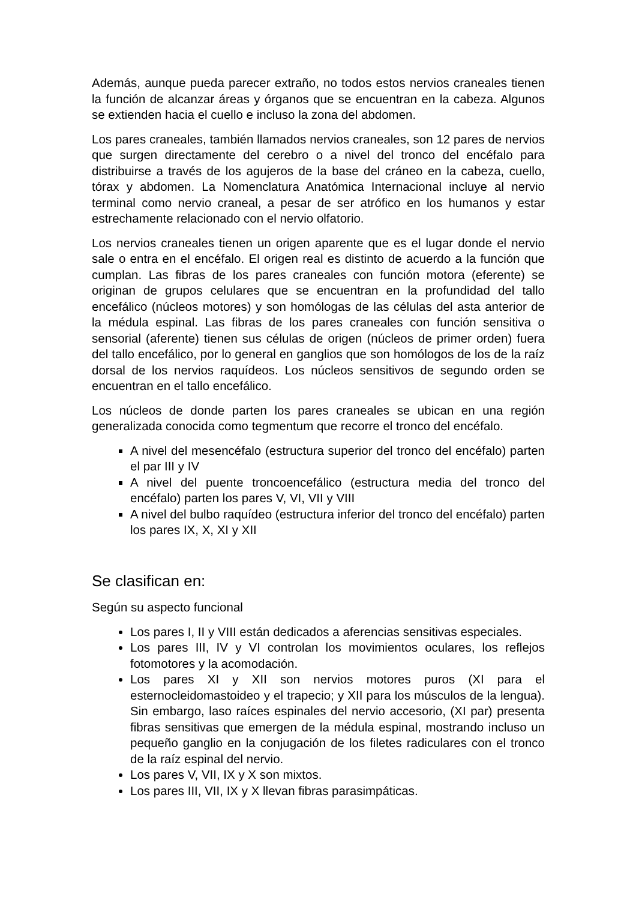Además, aunque pueda parecer extraño, no todos estos nervios craneales tienen la función de alcanzar áreas y órganos que se encuentran en la cabeza. Algunos se extienden hacia el cuello e incluso la zona del abdomen.
Los pares craneales, también llamados nervios craneales, son 12 pares de nervios que surgen directamente del cerebro o a nivel del tronco del encéfalo para distribuirse a través de los agujeros de la base del cráneo en la cabeza, cuello, tórax y abdomen. La Nomenclatura Anatómica Internacional incluye al nervio terminal como nervio craneal, a pesar de ser atrófico en los humanos y estar estrechamente relacionado con el nervio olfatorio.
Los nervios craneales tienen un origen aparente que es el lugar donde el nervio sale o entra en el encéfalo. El origen real es distinto de acuerdo a la función que cumplan. Las fibras de los pares craneales con función motora (eferente) se originan de grupos celulares que se encuentran en la profundidad del tallo encefálico (núcleos motores) y son homólogas de las células del asta anterior de la médula espinal. Las fibras de los pares craneales con función sensitiva o sensorial (aferente) tienen sus células de origen (núcleos de primer orden) fuera del tallo encefálico, por lo general en ganglios que son homólogos de los de la raíz dorsal de los nervios raquídeos. Los núcleos sensitivos de segundo orden se encuentran en el tallo encefálico.
Los núcleos de donde parten los pares craneales se ubican en una región generalizada conocida como tegmentum que recorre el tronco del encéfalo.
A nivel del mesencéfalo (estructura superior del tronco del encéfalo) parten el par III y IV
A nivel del puente troncoencefálico (estructura media del tronco del encéfalo) parten los pares V, VI, VII y VIII
A nivel del bulbo raquídeo (estructura inferior del tronco del encéfalo) parten los pares IX, X, XI y XII
Se clasifican en:
Según su aspecto funcional
Los pares I, II y VIII están dedicados a aferencias sensitivas especiales.
Los pares III, IV y VI controlan los movimientos oculares, los reflejos fotomotores y la acomodación.
Los pares XI y XII son nervios motores puros (XI para el esternocleidomastoideo y el trapecio; y XII para los músculos de la lengua). Sin embargo, laso raíces espinales del nervio accesorio, (XI par) presenta fibras sensitivas que emergen de la médula espinal, mostrando incluso un pequeño ganglio en la conjugación de los filetes radiculares con el tronco de la raíz espinal del nervio.
Los pares V, VII, IX y X son mixtos.
Los pares III, VII, IX y X llevan fibras parasimpáticas.